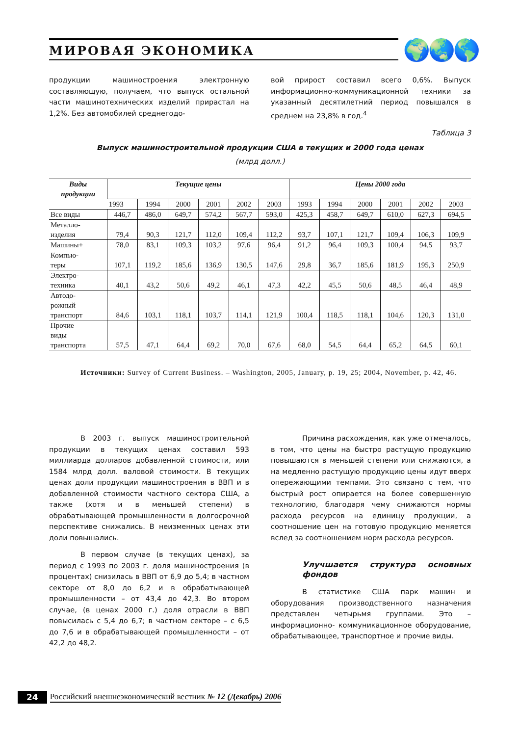МИРОВАЯ ЭКОНОМИКА 🌍🌏🌎
продукции машиностроения электронную составляющую, получаем, что выпуск остальной части машинотехнических изделий прирастал на 1,2%. Без автомобилей среднегодо-
вой прирост составил всего 0,6%. Выпуск информационно-коммуникационной техники за указанный десятилетний период повышался в среднем на 23,8% в год.<sup>4</sup>
Таблица 3
Выпуск машиностроительной продукции США в текущих и 2000 года ценах
(млрд долл.)
| Виды продукции | Текущие цены | | | | | | Цены 2000 года | | | | | |
| --- | --- | --- | --- | --- | --- | --- | --- | --- | --- | --- | --- | --- |
| | 1993 | 1994 | 2000 | 2001 | 2002 | 2003 | 1993 | 1994 | 2000 | 2001 | 2002 | 2003 |
| Все виды | 446,7 | 486,0 | 649,7 | 574,2 | 567,7 | 593,0 | 425,3 | 458,7 | 649,7 | 610,0 | 627,3 | 694,5 |
| Металло- изделия | 79,4 | 90,3 | 121,7 | 112,0 | 109,4 | 112,2 | 93,7 | 107,1 | 121,7 | 109,4 | 106,3 | 109,9 |
| Машины+ | 78,0 | 83,1 | 109,3 | 103,2 | 97,6 | 96,4 | 91,2 | 96,4 | 109,3 | 100,4 | 94,5 | 93,7 |
| Компью- теры | 107,1 | 119,2 | 185,6 | 136,9 | 130,5 | 147,6 | 29,8 | 36,7 | 185,6 | 181,9 | 195,3 | 250,9 |
| Электро- техника | 40,1 | 43,2 | 50,6 | 49,2 | 46,1 | 47,3 | 42,2 | 45,5 | 50,6 | 48,5 | 46,4 | 48,9 |
| Автодо- рожный транспорт | 84,6 | 103,1 | 118,1 | 103,7 | 114,1 | 121,9 | 100,4 | 118,5 | 118,1 | 104,6 | 120,3 | 131,0 |
| Прочие виды транспорта | 57,5 | 47,1 | 64,4 | 69,2 | 70,0 | 67,6 | 68,0 | 54,5 | 64,4 | 65,2 | 64,5 | 60,1 |
Источники: Survey of Current Business. – Washington, 2005, January, p. 19, 25; 2004, November, p. 42, 46.
В 2003 г. выпуск машиностроительной продукции в текущих ценах составил 593 миллиарда долларов добавленной стоимости, или 1584 млрд долл. валовой стоимости. В текущих ценах доли продукции машиностроения в ВВП и в добавленной стоимости частного сектора США, а также (хотя и в меньшей степени) в обрабатывающей промышленности в долгосрочной перспективе снижались. В неизменных ценах эти доли повышались.
В первом случае (в текущих ценах), за период с 1993 по 2003 г. доля машиностроения (в процентах) снизилась в ВВП от 6,9 до 5,4; в частном секторе от 8,0 до 6,2 и в обрабатывающей промышленности – от 43,4 до 42,3. Во втором случае, (в ценах 2000 г.) доля отрасли в ВВП повысилась с 5,4 до 6,7; в частном секторе – с 6,5 до 7,6 и в обрабатывающей промышленности – от 42,2 до 48,2.
Причина расхождения, как уже отмечалось, в том, что цены на быстро растущую продукцию повышаются в меньшей степени или снижаются, а на медленно растущую продукцию цены идут вверх опережающими темпами. Это связано с тем, что быстрый рост опирается на более совершенную технологию, благодаря чему снижаются нормы расхода ресурсов на единицу продукции, а соотношение цен на готовую продукцию меняется вслед за соотношением норм расхода ресурсов.
Улучшается структура основных фондов
В статистике США парк машин и оборудования производственного назначения представлен четырьмя группами. Это – информационно- коммуникационное оборудование, обрабатывающее, транспортное и прочие виды.
24 Российский внешнеэкономический вестник № 12 (Декабрь) 2006